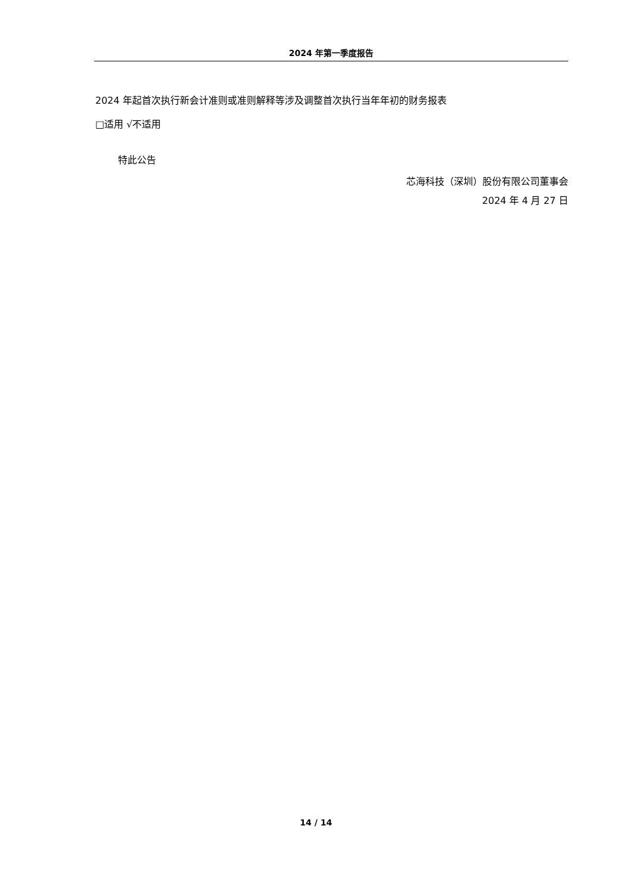2024 年第一季度报告
2024 年起首次执行新会计准则或准则解释等涉及调整首次执行当年年初的财务报表
□适用 √不适用
特此公告
芯海科技（深圳）股份有限公司董事会
2024 年 4 月 27 日
14 / 14